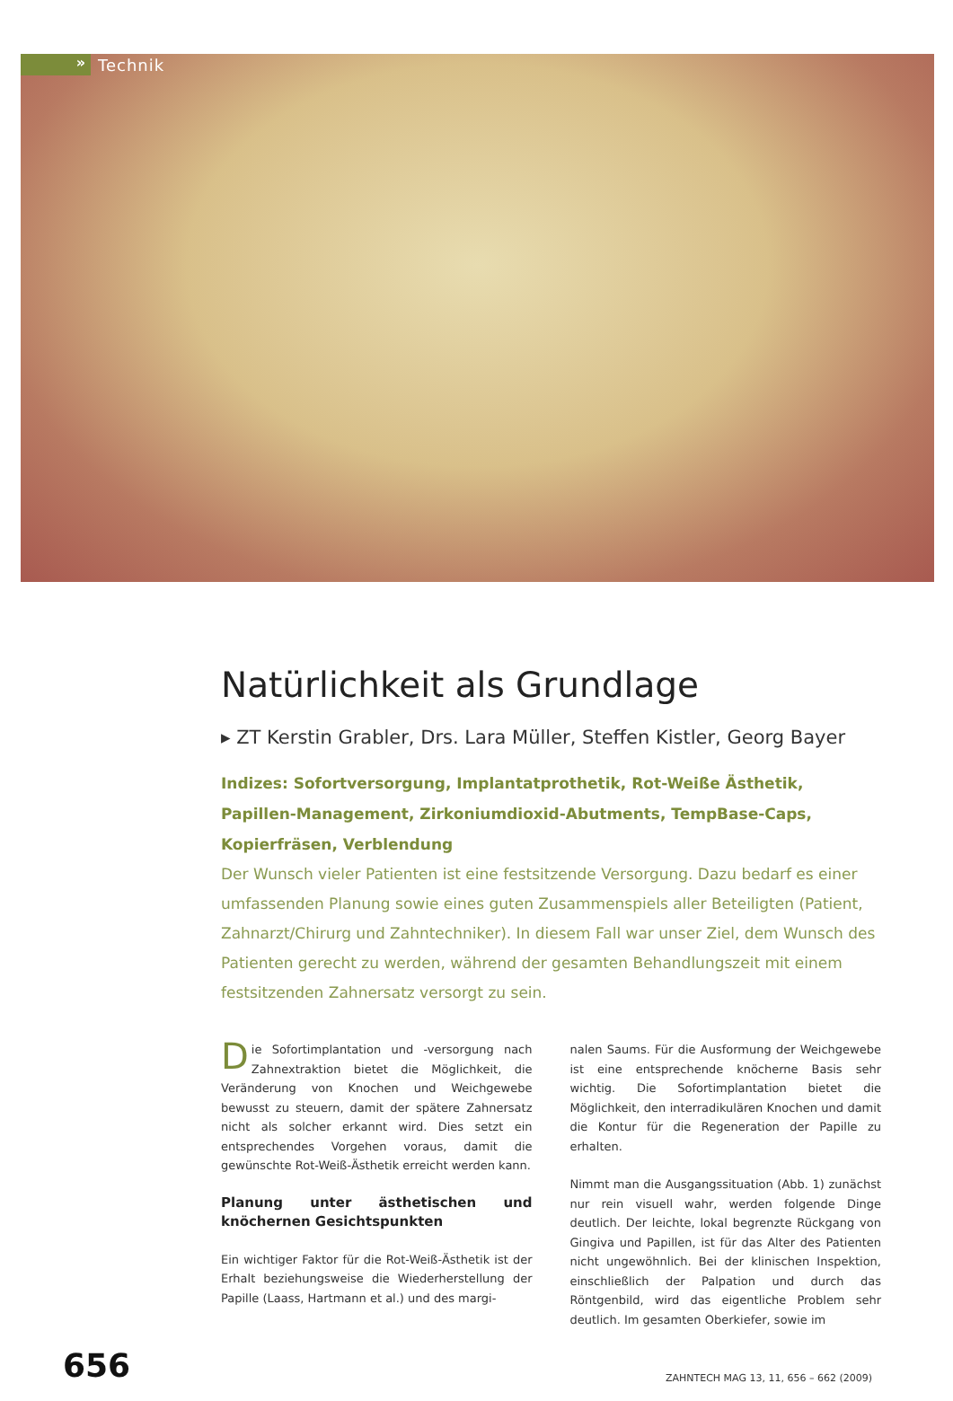» Technik
Natürlichkeit als Grundlage
▸ ZT Kerstin Grabler, Drs. Lara Müller, Steffen Kistler, Georg Bayer
Indizes: Sofortversorgung, Implantatprothetik, Rot-Weiße Ästhetik, Papillen-Management, Zirkoniumdioxid-Abutments, TempBase-Caps, Kopierfräsen, Verblendung
Der Wunsch vieler Patienten ist eine festsitzende Versorgung. Dazu bedarf es einer umfassenden Planung sowie eines guten Zusammenspiels aller Beteiligten (Patient, Zahnarzt/Chirurg und Zahntechniker). In diesem Fall war unser Ziel, dem Wunsch des Patienten gerecht zu werden, während der gesamten Behandlungszeit mit einem festsitzenden Zahnersatz versorgt zu sein.
Die Sofortimplantation und -versorgung nach Zahnextraktion bietet die Möglichkeit, die Veränderung von Knochen und Weichgewebe bewusst zu steuern, damit der spätere Zahnersatz nicht als solcher erkannt wird. Dies setzt ein entsprechendes Vorgehen voraus, damit die gewünschte Rot-Weiß-Ästhetik erreicht werden kann.
Planung unter ästhetischen und knöchernen Gesichtspunkten
Ein wichtiger Faktor für die Rot-Weiß-Ästhetik ist der Erhalt beziehungsweise die Wiederherstellung der Papille (Laass, Hartmann et al.) und des margi-
nalen Saums. Für die Ausformung der Weichgewebe ist eine entsprechende knöcherne Basis sehr wichtig. Die Sofortimplantation bietet die Möglichkeit, den interradikulären Knochen und damit die Kontur für die Regeneration der Papille zu erhalten.
Nimmt man die Ausgangssituation (Abb. 1) zunächst nur rein visuell wahr, werden folgende Dinge deutlich. Der leichte, lokal begrenzte Rückgang von Gingiva und Papillen, ist für das Alter des Patienten nicht ungewöhnlich. Bei der klinischen Inspektion, einschließlich der Palpation und durch das Röntgenbild, wird das eigentliche Problem sehr deutlich. Im gesamten Oberkiefer, sowie im
656 ZAHNTECH MAG 13, 11, 656 – 662 (2009)